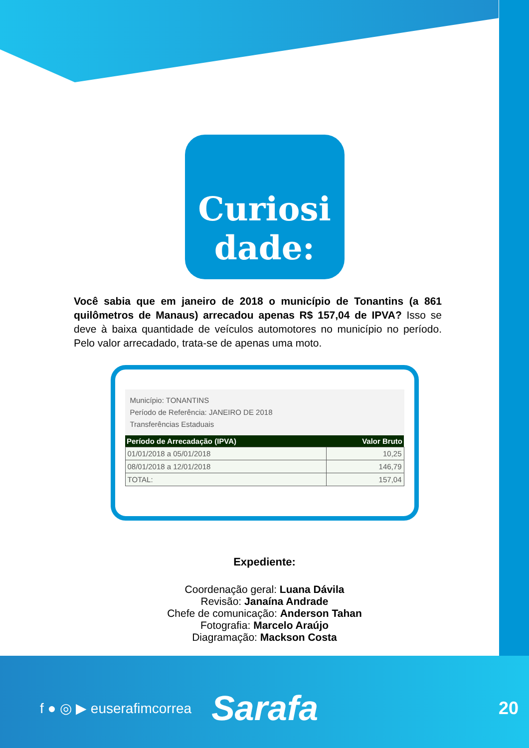Curiosi
dade:
Você sabia que em janeiro de 2018 o município de Tonantins (a 861 quilômetros de Manaus) arrecadou apenas R$ 157,04 de IPVA? Isso se deve à baixa quantidade de veículos automotores no município no período. Pelo valor arrecadado, trata-se de apenas uma moto.
Município: TONANTINS
Período de Referência: JANEIRO DE 2018
Transferências Estaduais
| Período de Arrecadação (IPVA) | Valor Bruto |
| --- | --- |
| 01/01/2018 a 05/01/2018 | 10,25 |
| 08/01/2018 a 12/01/2018 | 146,79 |
| TOTAL: | 157,04 |
Expediente:
Coordenação geral: Luana Dávila
Revisão: Janaína Andrade
Chefe de comunicação: Anderson Tahan
Fotografia: Marcelo Araújo
Diagramação: Mackson Costa
f ● ◎ ▶ euserafimcorrea Sarafa 20